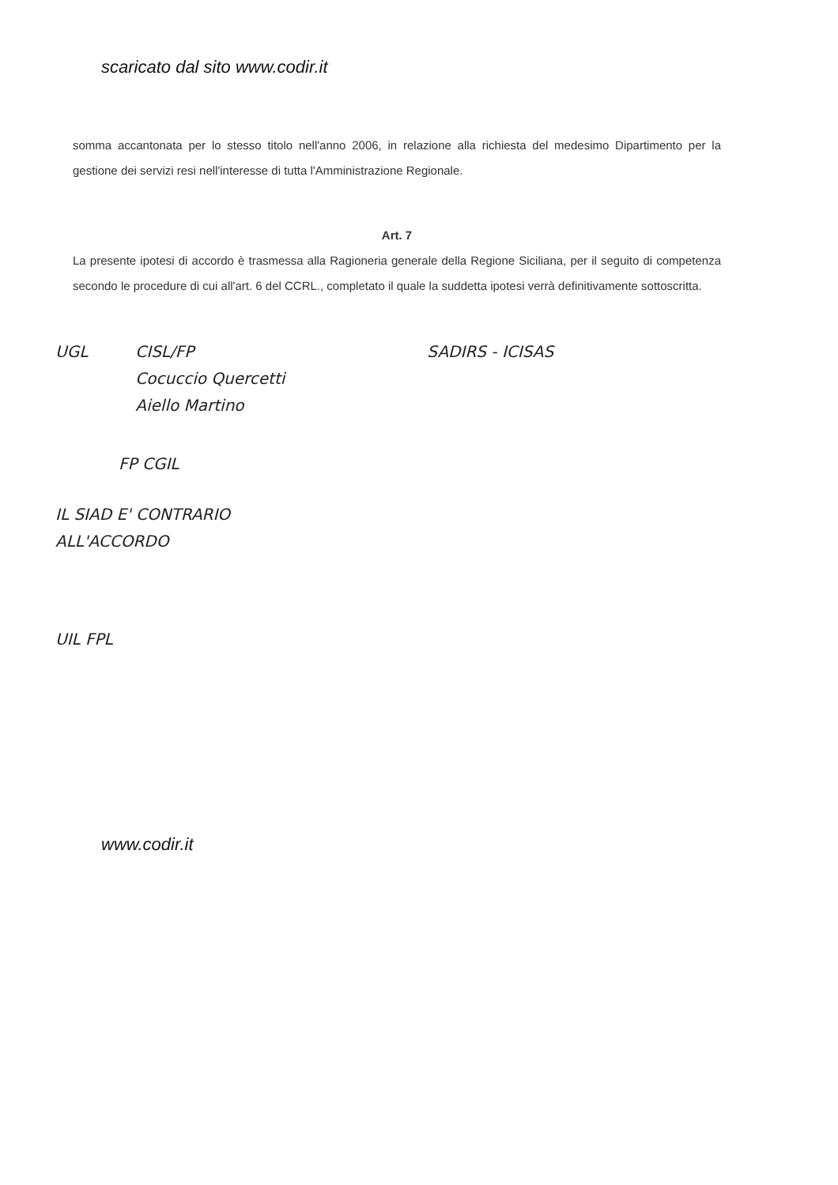scaricato dal sito www.codir.it
somma accantonata per lo stesso titolo nell'anno 2006, in relazione alla richiesta del medesimo Dipartimento per la gestione dei servizi resi nell'interesse di tutta l'Amministrazione Regionale.
Art. 7
La presente ipotesi di accordo è trasmessa alla Ragioneria generale della Regione Siciliana, per il seguito di competenza secondo le procedure di cui all'art. 6 del CCRL., completato il quale la suddetta ipotesi verrà definitivamente sottoscritta.
UGL
CISL/FP
Cocuccio Quercetti
Aiello Martino
SADIRS - ICISAS
FP CGIL
IL SIAD E' CONTRARIO
ALL'ACCORDO
UIL FPL
www.codir.it